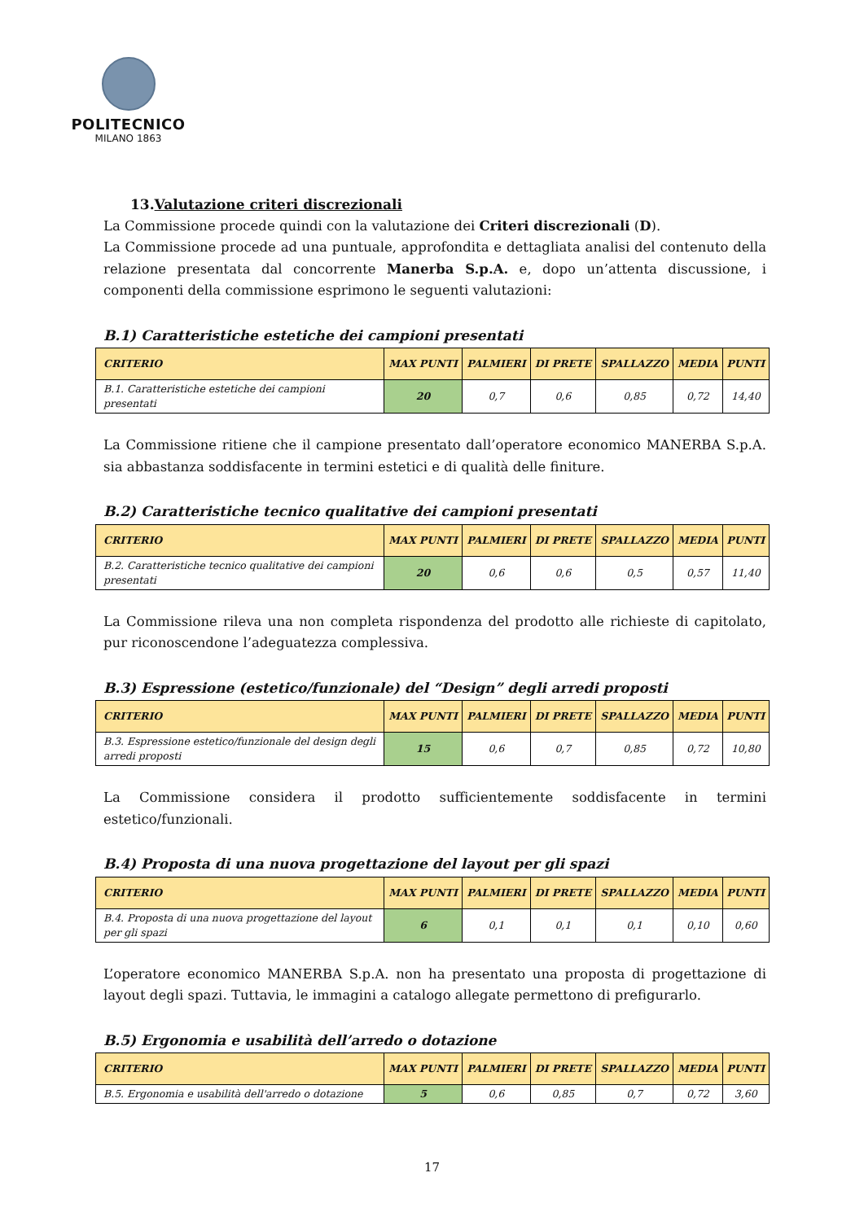POLITECNICO
MILANO 1863
13.Valutazione criteri discrezionali
La Commissione procede quindi con la valutazione dei Criteri discrezionali (D).
La Commissione procede ad una puntuale, approfondita e dettagliata analisi del contenuto della relazione presentata dal concorrente Manerba S.p.A. e, dopo un’attenta discussione, i componenti della commissione esprimono le seguenti valutazioni:
B.1) Caratteristiche estetiche dei campioni presentati
| CRITERIO | MAX PUNTI | PALMIERI | DI PRETE | SPALLAZZO | MEDIA | PUNTI |
| --- | --- | --- | --- | --- | --- | --- |
| B.1. Caratteristiche estetiche dei campioni presentati | 20 | 0,7 | 0,6 | 0,85 | 0,72 | 14,40 |
La Commissione ritiene che il campione presentato dall’operatore economico MANERBA S.p.A. sia abbastanza soddisfacente in termini estetici e di qualità delle finiture.
B.2) Caratteristiche tecnico qualitative dei campioni presentati
| CRITERIO | MAX PUNTI | PALMIERI | DI PRETE | SPALLAZZO | MEDIA | PUNTI |
| --- | --- | --- | --- | --- | --- | --- |
| B.2. Caratteristiche tecnico qualitative dei campioni presentati | 20 | 0,6 | 0,6 | 0,5 | 0,57 | 11,40 |
La Commissione rileva una non completa rispondenza del prodotto alle richieste di capitolato, pur riconoscendone l’adeguatezza complessiva.
B.3) Espressione (estetico/funzionale) del “Design” degli arredi proposti
| CRITERIO | MAX PUNTI | PALMIERI | DI PRETE | SPALLAZZO | MEDIA | PUNTI |
| --- | --- | --- | --- | --- | --- | --- |
| B.3. Espressione estetico/funzionale del design degli arredi proposti | 15 | 0,6 | 0,7 | 0,85 | 0,72 | 10,80 |
La Commissione considera il prodotto sufficientemente soddisfacente in termini estetico/funzionali.
B.4) Proposta di una nuova progettazione del layout per gli spazi
| CRITERIO | MAX PUNTI | PALMIERI | DI PRETE | SPALLAZZO | MEDIA | PUNTI |
| --- | --- | --- | --- | --- | --- | --- |
| B.4. Proposta di una nuova progettazione del layout per gli spazi | 6 | 0,1 | 0,1 | 0,1 | 0,10 | 0,60 |
L’operatore economico MANERBA S.p.A. non ha presentato una proposta di progettazione di layout degli spazi. Tuttavia, le immagini a catalogo allegate permettono di prefigurarlo.
B.5) Ergonomia e usabilità dell’arredo o dotazione
| CRITERIO | MAX PUNTI | PALMIERI | DI PRETE | SPALLAZZO | MEDIA | PUNTI |
| --- | --- | --- | --- | --- | --- | --- |
| B.5. Ergonomia e usabilità dell'arredo o dotazione | 5 | 0,6 | 0,85 | 0,7 | 0,72 | 3,60 |
17